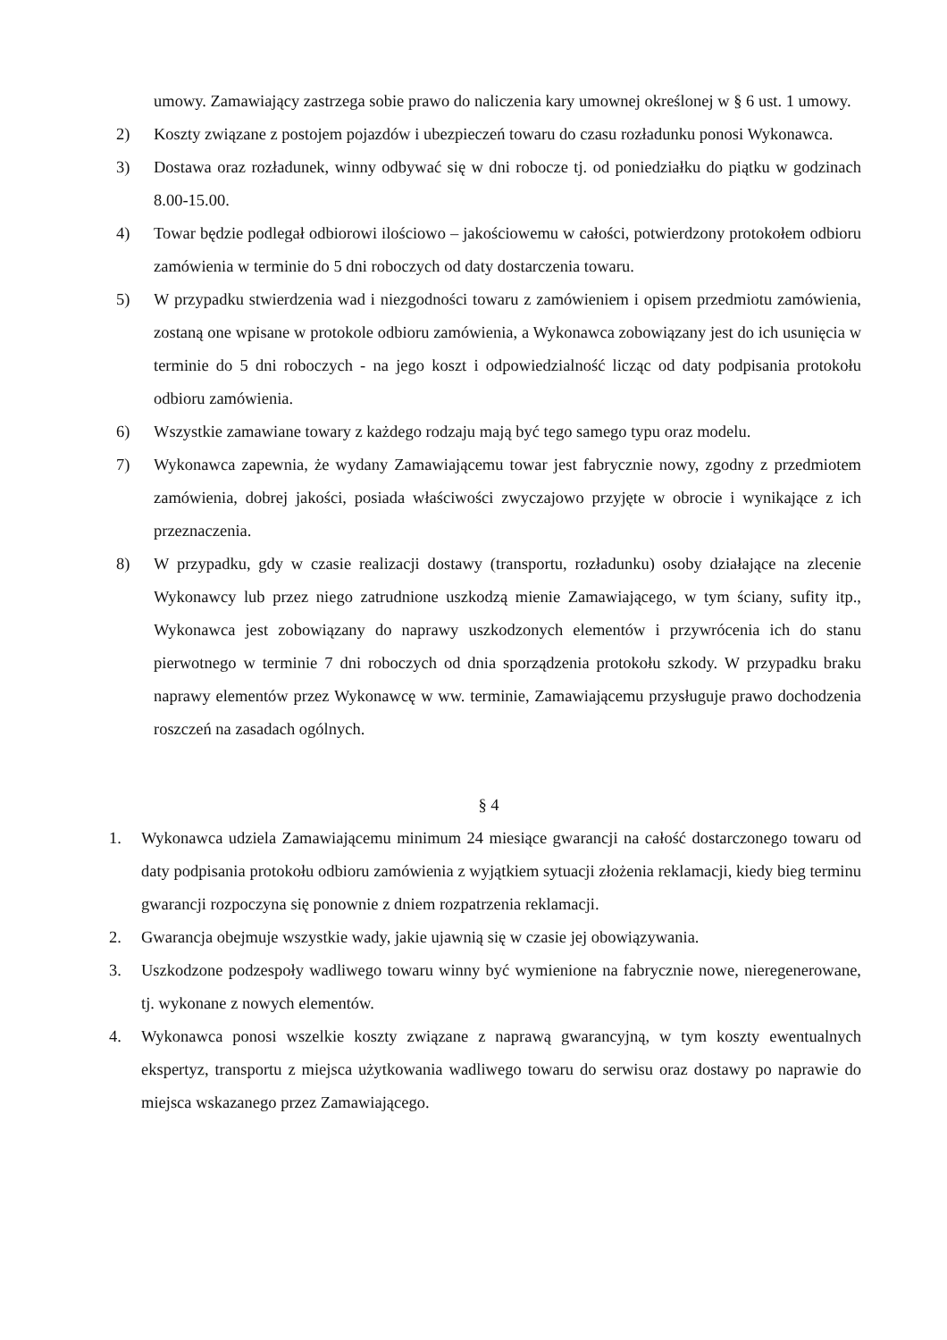umowy. Zamawiający zastrzega sobie prawo do naliczenia kary umownej określonej w § 6 ust. 1 umowy.
2) Koszty związane z postojem pojazdów i ubezpieczeń towaru do czasu rozładunku ponosi Wykonawca.
3) Dostawa oraz rozładunek, winny odbywać się w dni robocze tj. od poniedziałku do piątku w godzinach 8.00-15.00.
4) Towar będzie podlegał odbiorowi ilościowo – jakościowemu w całości, potwierdzony protokołem odbioru zamówienia w terminie do 5 dni roboczych od daty dostarczenia towaru.
5) W przypadku stwierdzenia wad i niezgodności towaru z zamówieniem i opisem przedmiotu zamówienia, zostaną one wpisane w protokole odbioru zamówienia, a Wykonawca zobowiązany jest do ich usunięcia w terminie do 5 dni roboczych - na jego koszt i odpowiedzialność licząc od daty podpisania protokołu odbioru zamówienia.
6) Wszystkie zamawiane towary z każdego rodzaju mają być tego samego typu oraz modelu.
7) Wykonawca zapewnia, że wydany Zamawiającemu towar jest fabrycznie nowy, zgodny z przedmiotem zamówienia, dobrej jakości, posiada właściwości zwyczajowo przyjęte w obrocie i wynikające z ich przeznaczenia.
8) W przypadku, gdy w czasie realizacji dostawy (transportu, rozładunku) osoby działające na zlecenie Wykonawcy lub przez niego zatrudnione uszkodzą mienie Zamawiającego, w tym ściany, sufity itp., Wykonawca jest zobowiązany do naprawy uszkodzonych elementów i przywrócenia ich do stanu pierwotnego w terminie 7 dni roboczych od dnia sporządzenia protokołu szkody. W przypadku braku naprawy elementów przez Wykonawcę w ww. terminie, Zamawiającemu przysługuje prawo dochodzenia roszczeń na zasadach ogólnych.
§ 4
1. Wykonawca udziela Zamawiającemu minimum 24 miesiące gwarancji na całość dostarczonego towaru od daty podpisania protokołu odbioru zamówienia z wyjątkiem sytuacji złożenia reklamacji, kiedy bieg terminu gwarancji rozpoczyna się ponownie z dniem rozpatrzenia reklamacji.
2. Gwarancja obejmuje wszystkie wady, jakie ujawnią się w czasie jej obowiązywania.
3. Uszkodzone podzespoły wadliwego towaru winny być wymienione na fabrycznie nowe, nieregenerowane, tj. wykonane z nowych elementów.
4. Wykonawca ponosi wszelkie koszty związane z naprawą gwarancyjną, w tym koszty ewentualnych ekspertyz, transportu z miejsca użytkowania wadliwego towaru do serwisu oraz dostawy po naprawie do miejsca wskazanego przez Zamawiającego.